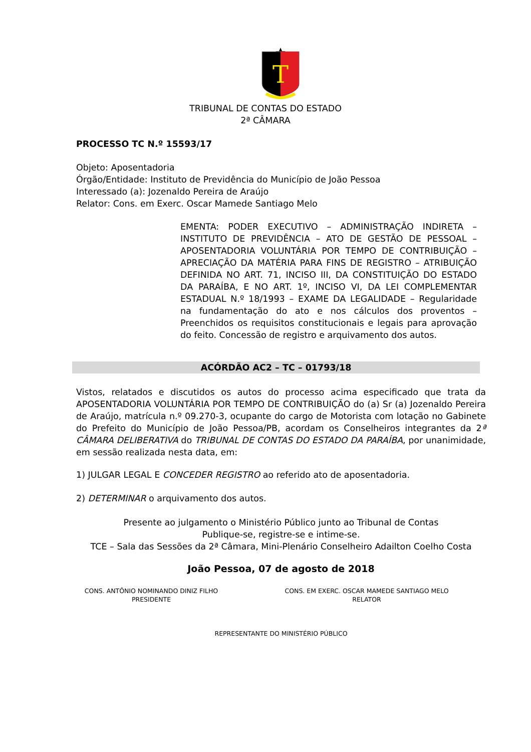T
TRIBUNAL DE CONTAS DO ESTADO
2ª CÂMARA
PROCESSO TC N.º 15593/17
Objeto: Aposentadoria
Órgão/Entidade: Instituto de Previdência do Município de João Pessoa
Interessado (a): Jozenaldo Pereira de Araújo
Relator: Cons. em Exerc. Oscar Mamede Santiago Melo
EMENTA: PODER EXECUTIVO – ADMINISTRAÇÃO INDIRETA – INSTITUTO DE PREVIDÊNCIA – ATO DE GESTÃO DE PESSOAL – APOSENTADORIA VOLUNTÁRIA POR TEMPO DE CONTRIBUIÇÃO – APRECIAÇÃO DA MATÉRIA PARA FINS DE REGISTRO – ATRIBUIÇÃO DEFINIDA NO ART. 71, INCISO III, DA CONSTITUIÇÃO DO ESTADO DA PARAÍBA, E NO ART. 1º, INCISO VI, DA LEI COMPLEMENTAR ESTADUAL N.º 18/1993 – EXAME DA LEGALIDADE – Regularidade na fundamentação do ato e nos cálculos dos proventos – Preenchidos os requisitos constitucionais e legais para aprovação do feito. Concessão de registro e arquivamento dos autos.
ACÓRDÃO AC2 – TC – 01793/18
Vistos, relatados e discutidos os autos do processo acima especificado que trata da APOSENTADORIA VOLUNTÁRIA POR TEMPO DE CONTRIBUIÇÃO do (a) Sr (a) Jozenaldo Pereira de Araújo, matrícula n.º 09.270-3, ocupante do cargo de Motorista com lotação no Gabinete do Prefeito do Município de João Pessoa/PB, acordam os Conselheiros integrantes da 2ª CÂMARA DELIBERATIVA do TRIBUNAL DE CONTAS DO ESTADO DA PARAÍBA, por unanimidade, em sessão realizada nesta data, em:
1) JULGAR LEGAL E CONCEDER REGISTRO ao referido ato de aposentadoria.
2) DETERMINAR o arquivamento dos autos.
Presente ao julgamento o Ministério Público junto ao Tribunal de Contas
Publique-se, registre-se e intime-se.
TCE – Sala das Sessões da 2ª Câmara, Mini-Plenário Conselheiro Adailton Coelho Costa
João Pessoa, 07 de agosto de 2018
CONS. ANTÔNIO NOMINANDO DINIZ FILHO
PRESIDENTE
CONS. EM EXERC. OSCAR MAMEDE SANTIAGO MELO
RELATOR
REPRESENTANTE DO MINISTÉRIO PÚBLICO